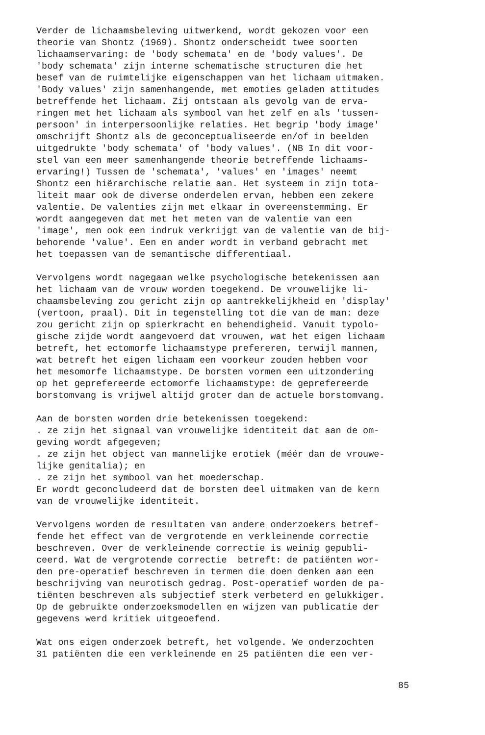Verder de lichaamsbeleving uitwerkend, wordt gekozen voor een theorie van Shontz (1969). Shontz onderscheidt twee soorten lichaamservaring: de 'body schemata' en de 'body values'. De 'body schemata' zijn interne schematische structuren die het besef van de ruimtelijke eigenschappen van het lichaam uitmaken. 'Body values' zijn samenhangende, met emoties geladen attitudes betreffende het lichaam. Zij ontstaan als gevolg van de erva- ringen met het lichaam als symbool van het zelf en als 'tussen- persoon' in interpersoonlijke relaties. Het begrip 'body image' omschrijft Shontz als de geconceptualiseerde en/of in beelden uitgedrukte 'body schemata' of 'body values'. (NB In dit voor- stel van een meer samenhangende theorie betreffende lichaams- ervaring!) Tussen de 'schemata', 'values' en 'images' neemt Shontz een hiërarchische relatie aan. Het systeem in zijn tota- liteit maar ook de diverse onderdelen ervan, hebben een zekere valentie. De valenties zijn met elkaar in overeenstemming. Er wordt aangegeven dat met het meten van de valentie van een 'image', men ook een indruk verkrijgt van de valentie van de bij- behorende 'value'. Een en ander wordt in verband gebracht met het toepassen van de semantische differentiaal.
Vervolgens wordt nagegaan welke psychologische betekenissen aan het lichaam van de vrouw worden toegekend. De vrouwelijke li- chaamsbeleving zou gericht zijn op aantrekkelijkheid en 'display' (vertoon, praal). Dit in tegenstelling tot die van de man: deze zou gericht zijn op spierkracht en behendigheid. Vanuit typolo- gische zijde wordt aangevoerd dat vrouwen, wat het eigen lichaam betreft, het ectomorfe lichaamstype prefereren, terwijl mannen, wat betreft het eigen lichaam een voorkeur zouden hebben voor het mesomorfe lichaamstype. De borsten vormen een uitzondering op het geprefereerde ectomorfe lichaamstype: de geprefereerde borstomvang is vrijwel altijd groter dan de actuele borstomvang.
Aan de borsten worden drie betekenissen toegekend: . ze zijn het signaal van vrouwelijke identiteit dat aan de om- geving wordt afgegeven; . ze zijn het object van mannelijke erotiek (méér dan de vrouwe- lijke genitalia); en . ze zijn het symbool van het moederschap. Er wordt geconcludeerd dat de borsten deel uitmaken van de kern van de vrouwelijke identiteit.
Vervolgens worden de resultaten van andere onderzoekers betref- fende het effect van de vergrotende en verkleinende correctie beschreven. Over de verkleinende correctie is weinig gepubli- ceerd. Wat de vergrotende correctie betreft: de patiënten wor- den pre-operatief beschreven in termen die doen denken aan een beschrijving van neurotisch gedrag. Post-operatief worden de pa- tiënten beschreven als subjectief sterk verbeterd en gelukkiger. Op de gebruikte onderzoeksmodellen en wijzen van publicatie der gegevens werd kritiek uitgeoefend.
Wat ons eigen onderzoek betreft, het volgende. We onderzochten 31 patiënten die een verkleinende en 25 patiënten die een ver-
85